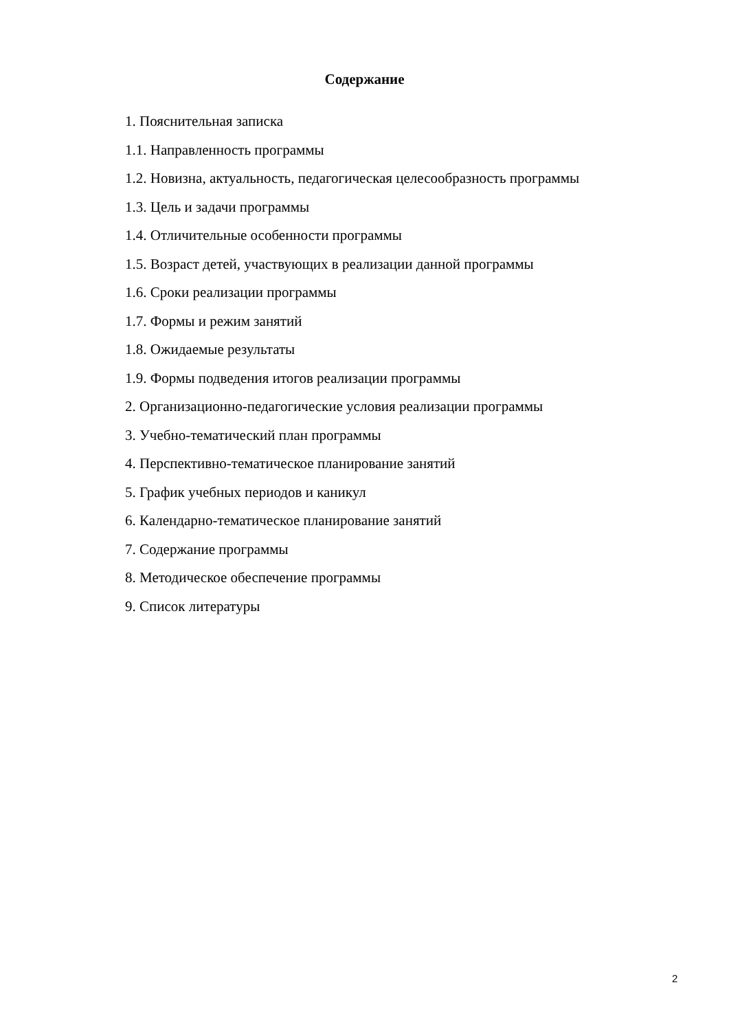Содержание
1. Пояснительная записка
1.1. Направленность программы
1.2. Новизна, актуальность, педагогическая целесообразность программы
1.3. Цель и задачи программы
1.4. Отличительные особенности программы
1.5. Возраст детей, участвующих в реализации данной программы
1.6. Сроки реализации программы
1.7. Формы и режим занятий
1.8. Ожидаемые результаты
1.9. Формы подведения итогов реализации программы
2. Организационно-педагогические условия реализации программы
3. Учебно-тематический план программы
4. Перспективно-тематическое планирование занятий
5. График учебных периодов и каникул
6. Календарно-тематическое планирование занятий
7. Содержание программы
8. Методическое обеспечение программы
9. Список литературы
2